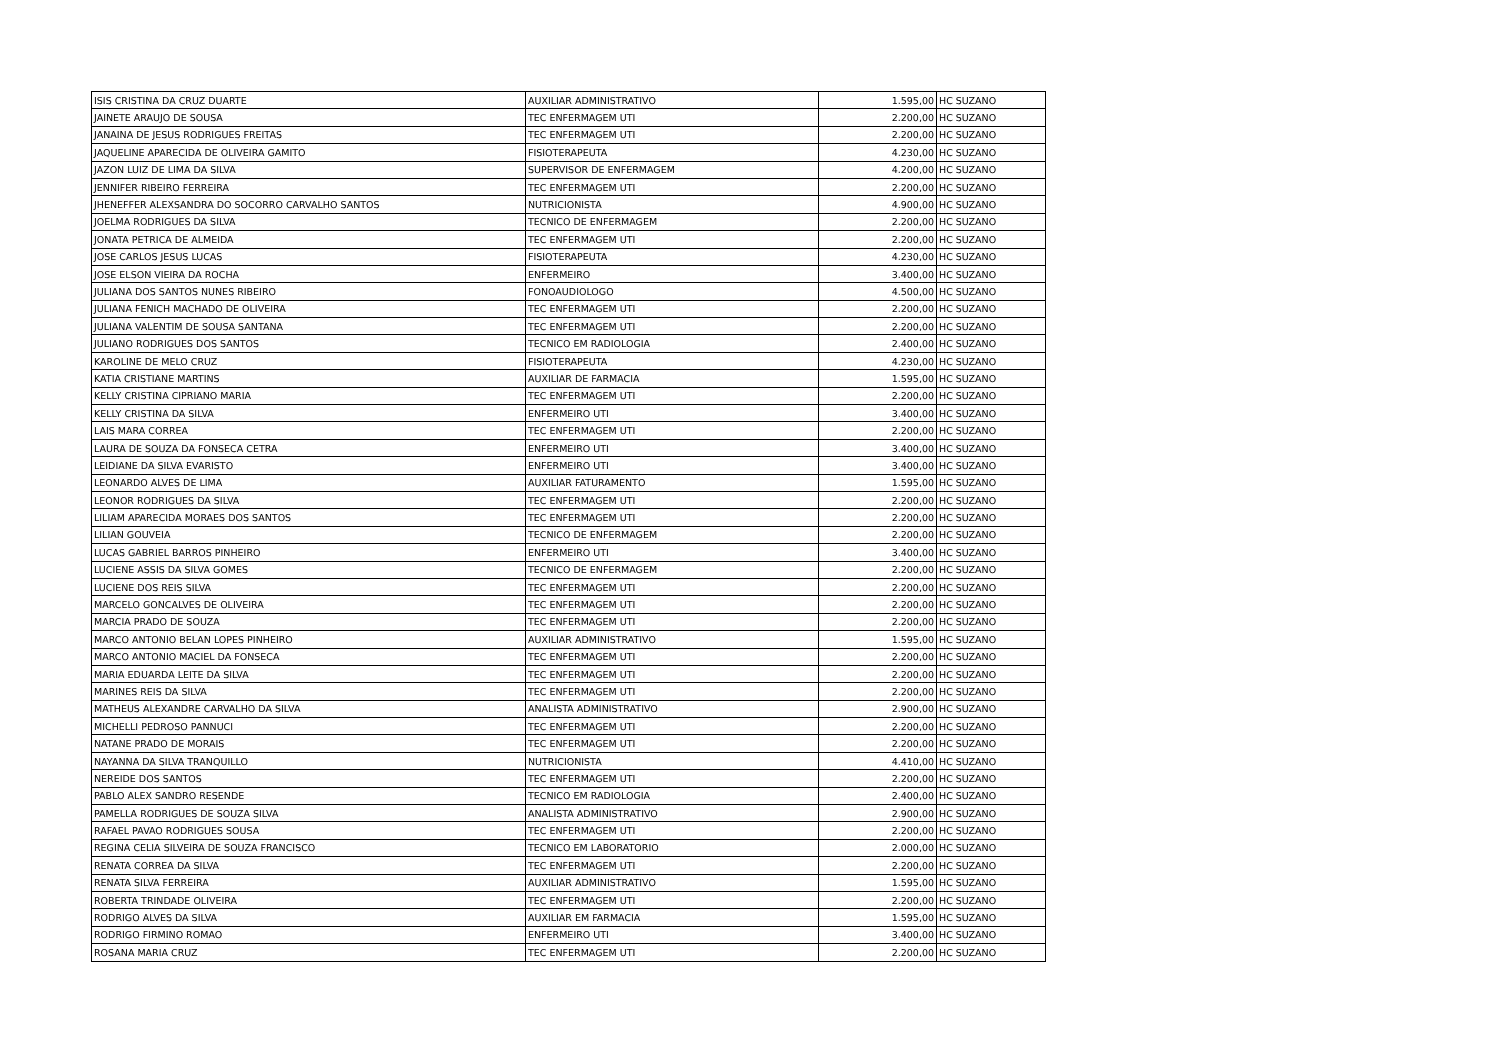| ISIS CRISTINA DA CRUZ DUARTE | AUXILIAR ADMINISTRATIVO | 1.595,00 | HC SUZANO |
| JAINETE ARAUJO DE SOUSA | TEC ENFERMAGEM UTI | 2.200,00 | HC SUZANO |
| JANAINA DE JESUS RODRIGUES FREITAS | TEC ENFERMAGEM UTI | 2.200,00 | HC SUZANO |
| JAQUELINE APARECIDA DE OLIVEIRA GAMITO | FISIOTERAPEUTA | 4.230,00 | HC SUZANO |
| JAZON LUIZ DE LIMA DA SILVA | SUPERVISOR DE ENFERMAGEM | 4.200,00 | HC SUZANO |
| JENNIFER RIBEIRO FERREIRA | TEC ENFERMAGEM UTI | 2.200,00 | HC SUZANO |
| JHENEFFER ALEXSANDRA DO SOCORRO CARVALHO SANTOS | NUTRICIONISTA | 4.900,00 | HC SUZANO |
| JOELMA RODRIGUES DA SILVA | TECNICO DE ENFERMAGEM | 2.200,00 | HC SUZANO |
| JONATA PETRICA DE ALMEIDA | TEC ENFERMAGEM UTI | 2.200,00 | HC SUZANO |
| JOSE CARLOS JESUS LUCAS | FISIOTERAPEUTA | 4.230,00 | HC SUZANO |
| JOSE ELSON VIEIRA DA ROCHA | ENFERMEIRO | 3.400,00 | HC SUZANO |
| JULIANA DOS SANTOS NUNES RIBEIRO | FONOAUDIOLOGO | 4.500,00 | HC SUZANO |
| JULIANA FENICH MACHADO DE OLIVEIRA | TEC ENFERMAGEM UTI | 2.200,00 | HC SUZANO |
| JULIANA VALENTIM DE SOUSA SANTANA | TEC ENFERMAGEM UTI | 2.200,00 | HC SUZANO |
| JULIANO RODRIGUES DOS SANTOS | TECNICO EM RADIOLOGIA | 2.400,00 | HC SUZANO |
| KAROLINE DE MELO CRUZ | FISIOTERAPEUTA | 4.230,00 | HC SUZANO |
| KATIA CRISTIANE MARTINS | AUXILIAR DE FARMACIA | 1.595,00 | HC SUZANO |
| KELLY CRISTINA CIPRIANO MARIA | TEC ENFERMAGEM UTI | 2.200,00 | HC SUZANO |
| KELLY CRISTINA DA SILVA | ENFERMEIRO UTI | 3.400,00 | HC SUZANO |
| LAIS MARA CORREA | TEC ENFERMAGEM UTI | 2.200,00 | HC SUZANO |
| LAURA DE SOUZA DA FONSECA CETRA | ENFERMEIRO UTI | 3.400,00 | HC SUZANO |
| LEIDIANE DA SILVA EVARISTO | ENFERMEIRO UTI | 3.400,00 | HC SUZANO |
| LEONARDO ALVES DE LIMA | AUXILIAR FATURAMENTO | 1.595,00 | HC SUZANO |
| LEONOR RODRIGUES DA SILVA | TEC ENFERMAGEM UTI | 2.200,00 | HC SUZANO |
| LILIAM APARECIDA MORAES DOS SANTOS | TEC ENFERMAGEM UTI | 2.200,00 | HC SUZANO |
| LILIAN GOUVEIA | TECNICO DE ENFERMAGEM | 2.200,00 | HC SUZANO |
| LUCAS GABRIEL BARROS PINHEIRO | ENFERMEIRO UTI | 3.400,00 | HC SUZANO |
| LUCIENE ASSIS DA SILVA GOMES | TECNICO DE ENFERMAGEM | 2.200,00 | HC SUZANO |
| LUCIENE DOS REIS SILVA | TEC ENFERMAGEM UTI | 2.200,00 | HC SUZANO |
| MARCELO GONCALVES DE OLIVEIRA | TEC ENFERMAGEM UTI | 2.200,00 | HC SUZANO |
| MARCIA PRADO DE SOUZA | TEC ENFERMAGEM UTI | 2.200,00 | HC SUZANO |
| MARCO ANTONIO BELAN LOPES PINHEIRO | AUXILIAR ADMINISTRATIVO | 1.595,00 | HC SUZANO |
| MARCO ANTONIO MACIEL DA FONSECA | TEC ENFERMAGEM UTI | 2.200,00 | HC SUZANO |
| MARIA EDUARDA LEITE DA SILVA | TEC ENFERMAGEM UTI | 2.200,00 | HC SUZANO |
| MARINES REIS DA SILVA | TEC ENFERMAGEM UTI | 2.200,00 | HC SUZANO |
| MATHEUS ALEXANDRE CARVALHO DA SILVA | ANALISTA ADMINISTRATIVO | 2.900,00 | HC SUZANO |
| MICHELLI PEDROSO PANNUCI | TEC ENFERMAGEM UTI | 2.200,00 | HC SUZANO |
| NATANE PRADO DE MORAIS | TEC ENFERMAGEM UTI | 2.200,00 | HC SUZANO |
| NAYANNA DA SILVA TRANQUILLO | NUTRICIONISTA | 4.410,00 | HC SUZANO |
| NEREIDE DOS SANTOS | TEC ENFERMAGEM UTI | 2.200,00 | HC SUZANO |
| PABLO ALEX SANDRO RESENDE | TECNICO EM RADIOLOGIA | 2.400,00 | HC SUZANO |
| PAMELLA RODRIGUES DE SOUZA SILVA | ANALISTA ADMINISTRATIVO | 2.900,00 | HC SUZANO |
| RAFAEL PAVAO RODRIGUES SOUSA | TEC ENFERMAGEM UTI | 2.200,00 | HC SUZANO |
| REGINA CELIA SILVEIRA DE SOUZA FRANCISCO | TECNICO EM LABORATORIO | 2.000,00 | HC SUZANO |
| RENATA CORREA DA SILVA | TEC ENFERMAGEM UTI | 2.200,00 | HC SUZANO |
| RENATA SILVA FERREIRA | AUXILIAR ADMINISTRATIVO | 1.595,00 | HC SUZANO |
| ROBERTA TRINDADE OLIVEIRA | TEC ENFERMAGEM UTI | 2.200,00 | HC SUZANO |
| RODRIGO ALVES DA SILVA | AUXILIAR EM FARMACIA | 1.595,00 | HC SUZANO |
| RODRIGO FIRMINO ROMAO | ENFERMEIRO UTI | 3.400,00 | HC SUZANO |
| ROSANA MARIA CRUZ | TEC ENFERMAGEM UTI | 2.200,00 | HC SUZANO |